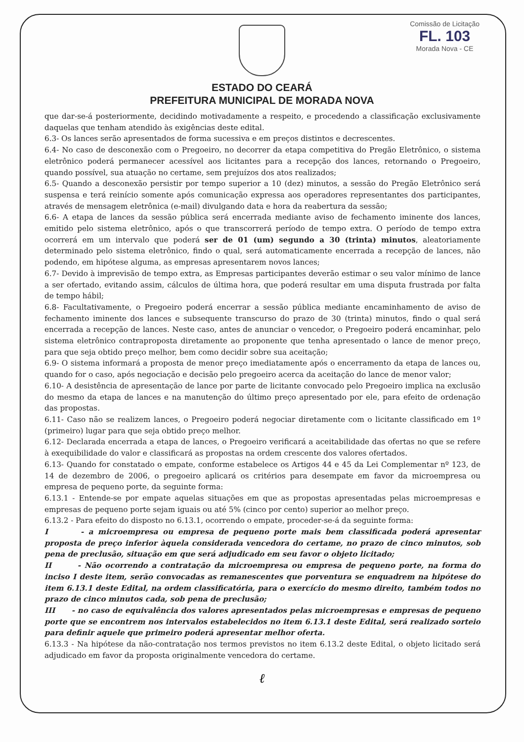ESTADO DO CEARÁ
PREFEITURA MUNICIPAL DE MORADA NOVA
Comissão de Licitação
FL. 103
Morada Nova - CE
que dar-se-á posteriormente, decidindo motivadamente a respeito, e procedendo a classificação exclusivamente daquelas que tenham atendido às exigências deste edital.
6.3- Os lances serão apresentados de forma sucessiva e em preços distintos e decrescentes.
6.4- No caso de desconexão com o Pregoeiro, no decorrer da etapa competitiva do Pregão Eletrônico, o sistema eletrônico poderá permanecer acessível aos licitantes para a recepção dos lances, retornando o Pregoeiro, quando possível, sua atuação no certame, sem prejuízos dos atos realizados;
6.5- Quando a desconexão persistir por tempo superior a 10 (dez) minutos, a sessão do Pregão Eletrônico será suspensa e terá reinício somente após comunicação expressa aos operadores representantes dos participantes, através de mensagem eletrônica (e-mail) divulgando data e hora da reabertura da sessão;
6.6- A etapa de lances da sessão pública será encerrada mediante aviso de fechamento iminente dos lances, emitido pelo sistema eletrônico, após o que transcorrerá período de tempo extra. O período de tempo extra ocorrerá em um intervalo que poderá ser de 01 (um) segundo a 30 (trinta) minutos, aleatoriamente determinado pelo sistema eletrônico, findo o qual, será automaticamente encerrada a recepção de lances, não podendo, em hipótese alguma, as empresas apresentarem novos lances;
6.7- Devido à imprevisão de tempo extra, as Empresas participantes deverão estimar o seu valor mínimo de lance a ser ofertado, evitando assim, cálculos de última hora, que poderá resultar em uma disputa frustrada por falta de tempo hábil;
6.8- Facultativamente, o Pregoeiro poderá encerrar a sessão pública mediante encaminhamento de aviso de fechamento iminente dos lances e subsequente transcurso do prazo de 30 (trinta) minutos, findo o qual será encerrada a recepção de lances. Neste caso, antes de anunciar o vencedor, o Pregoeiro poderá encaminhar, pelo sistema eletrônico contraproposta diretamente ao proponente que tenha apresentado o lance de menor preço, para que seja obtido preço melhor, bem como decidir sobre sua aceitação;
6.9- O sistema informará a proposta de menor preço imediatamente após o encerramento da etapa de lances ou, quando for o caso, após negociação e decisão pelo pregoeiro acerca da aceitação do lance de menor valor;
6.10- A desistência de apresentação de lance por parte de licitante convocado pelo Pregoeiro implica na exclusão do mesmo da etapa de lances e na manutenção do último preço apresentado por ele, para efeito de ordenação das propostas.
6.11- Caso não se realizem lances, o Pregoeiro poderá negociar diretamente com o licitante classificado em 1º (primeiro) lugar para que seja obtido preço melhor.
6.12- Declarada encerrada a etapa de lances, o Pregoeiro verificará a aceitabilidade das ofertas no que se refere à exequibilidade do valor e classificará as propostas na ordem crescente dos valores ofertados.
6.13- Quando for constatado o empate, conforme estabelece os Artigos 44 e 45 da Lei Complementar nº 123, de 14 de dezembro de 2006, o pregoeiro aplicará os critérios para desempate em favor da microempresa ou empresa de pequeno porte, da seguinte forma:
6.13.1 - Entende-se por empate aquelas situações em que as propostas apresentadas pelas microempresas e empresas de pequeno porte sejam iguais ou até 5% (cinco por cento) superior ao melhor preço.
6.13.2 - Para efeito do disposto no 6.13.1, ocorrendo o empate, proceder-se-á da seguinte forma:
I - a microempresa ou empresa de pequeno porte mais bem classificada poderá apresentar proposta de preço inferior àquela considerada vencedora do certame, no prazo de cinco minutos, sob pena de preclusão, situação em que será adjudicado em seu favor o objeto licitado;
II - Não ocorrendo a contratação da microempresa ou empresa de pequeno porte, na forma do inciso I deste item, serão convocadas as remanescentes que porventura se enquadrem na hipótese do item 6.13.1 deste Edital, na ordem classificatória, para o exercício do mesmo direito, também todos no prazo de cinco minutos cada, sob pena de preclusão;
III - no caso de equivalência dos valores apresentados pelas microempresas e empresas de pequeno porte que se encontrem nos intervalos estabelecidos no item 6.13.1 deste Edital, será realizado sorteio para definir aquele que primeiro poderá apresentar melhor oferta.
6.13.3 - Na hipótese da não-contratação nos termos previstos no item 6.13.2 deste Edital, o objeto licitado será adjudicado em favor da proposta originalmente vencedora do certame.
ℓ